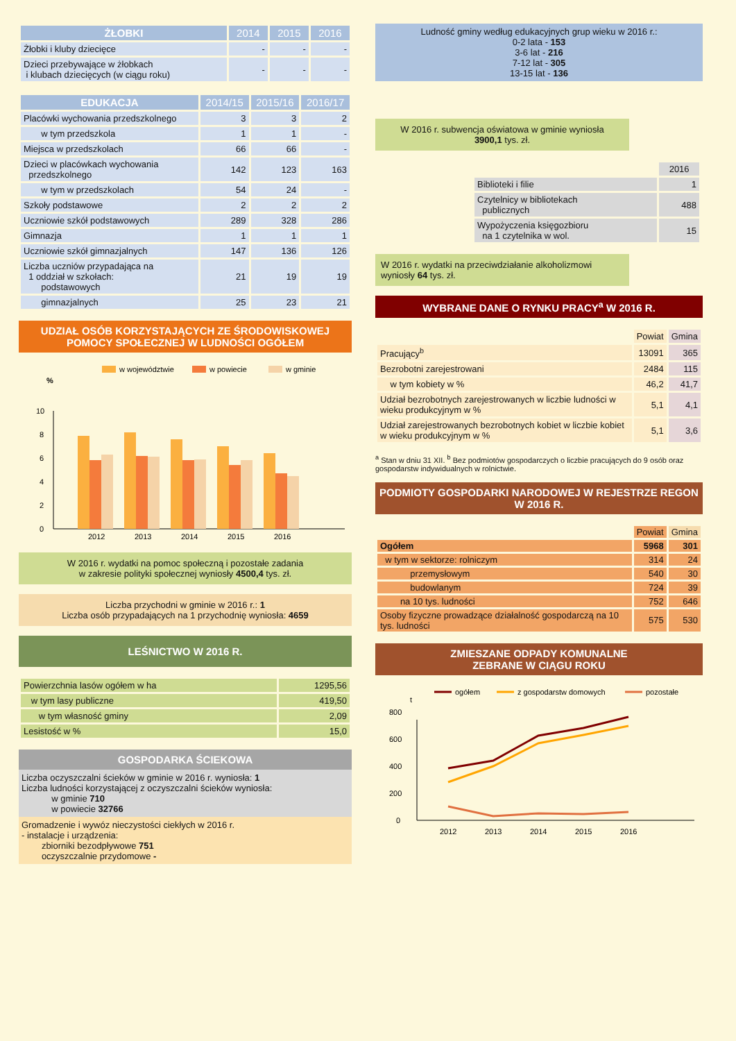| ŻŁOBKI | 2014 | 2015 | 2016 |
| --- | --- | --- | --- |
| Żłobki i kluby dziecięce | - | - | - |
| Dzieci przebywające w żłobkach i klubach dziecięcych (w ciągu roku) | - | - | - |
| EDUKACJA | 2014/15 | 2015/16 | 2016/17 |
| --- | --- | --- | --- |
| Placówki wychowania przedszkolnego | 3 | 3 | 2 |
| w tym przedszkola | 1 | 1 | - |
| Miejsca w przedszkolach | 66 | 66 | - |
| Dzieci w placówkach wychowania przedszkolnego | 142 | 123 | 163 |
| w tym w przedszkolach | 54 | 24 | - |
| Szkoły podstawowe | 2 | 2 | 2 |
| Uczniowie szkół podstawowych | 289 | 328 | 286 |
| Gimnazja | 1 | 1 | 1 |
| Uczniowie szkół gimnazjalnych | 147 | 136 | 126 |
| Liczba uczniów przypadająca na 1 oddział w szkołach: podstawowych | 21 | 19 | 19 |
| gimnazjalnych | 25 | 23 | 21 |
UDZIAŁ OSÓB KORZYSTAJĄCYCH ZE ŚRODOWISKOWEJ POMOCY SPOŁECZNEJ W LUDNOŚCI OGÓŁEM
w województwie
w powiecie
w gminie
%
0
2
4
6
8
10
2012
2013
2014
2015
2016
W 2016 r. wydatki na pomoc społeczną i pozostałe zadania
w zakresie polityki społecznej wyniosły 4500,4 tys. zł.
Liczba przychodni w gminie w 2016 r.: 1
Liczba osób przypadających na 1 przychodnię wyniosła: 4659
LEŚNICTWO W 2016 R.
| Powierzchnia lasów ogółem w ha | 1295,56 |
| w tym lasy publiczne | 419,50 |
| w tym własność gminy | 2,09 |
| Lesistość w % | 15,0 |
GOSPODARKA ŚCIEKOWA
Liczba oczyszczalni ścieków w gminie w 2016 r. wyniosła: 1
Liczba ludności korzystającej z oczyszczalni ścieków wyniosła:
w gminie 710
w powiecie 32766
Gromadzenie i wywóz nieczystości ciekłych w 2016 r.
- instalacje i urządzenia:
zbiorniki bezodpływowe 751
oczyszczalnie przydomowe -
Ludność gminy według edukacyjnych grup wieku w 2016 r.:
0-2 lata - 153
3-6 lat - 216
7-12 lat - 305
13-15 lat - 136
W 2016 r. subwencja oświatowa w gminie wyniosła
3900,1 tys. zł.
| | 2016 |
| Biblioteki i filie | 1 |
| Czytelnicy w bibliotekach publicznych | 488 |
| Wypożyczenia księgozbioru na 1 czytelnika w wol. | 15 |
W 2016 r. wydatki na przeciwdziałanie alkoholizmowi wyniosły 64 tys. zł.
WYBRANE DANE O RYNKU PRACY<sup>a</sup> W 2016 R.
| | Powiat | Gmina |
| Pracujący<sup>b</sup> | 13091 | 365 |
| Bezrobotni zarejestrowani | 2484 | 115 |
| w tym kobiety w % | 46,2 | 41,7 |
| Udział bezrobotnych zarejestrowanych w liczbie ludności w wieku produkcyjnym w % | 5,1 | 4,1 |
| Udział zarejestrowanych bezrobotnych kobiet w liczbie kobiet w wieku produkcyjnym w % | 5,1 | 3,6 |
<sup>a</sup> Stan w dniu 31 XII. <sup>b</sup> Bez podmiotów gospodarczych o liczbie pracujących do 9 osób oraz gospodarstw indywidualnych w rolnictwie.
PODMIOTY GOSPODARKI NARODOWEJ W REJESTRZE REGON W 2016 R.
| | Powiat | Gmina |
| Ogółem | 5968 | 301 |
| w tym w sektorze: rolniczym | 314 | 24 |
| przemysłowym | 540 | 30 |
| budowlanym | 724 | 39 |
| na 10 tys. ludności | 752 | 646 |
| Osoby fizyczne prowadzące działalność gospodarczą na 10 tys. ludności | 575 | 530 |
ZMIESZANE ODPADY KOMUNALNE
ZEBRANE W CIĄGU ROKU
ogółem
z gospodarstw domowych
pozostałe
t
0
200
400
600
800
2012
2013
2014
2015
2016